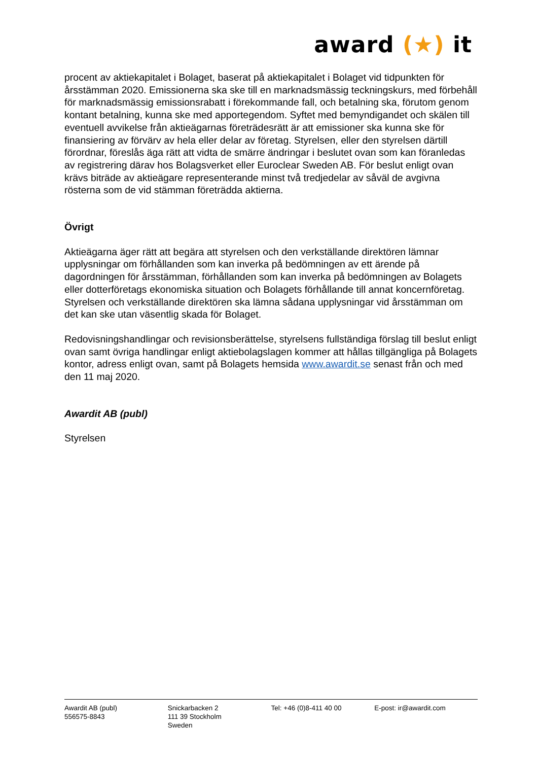award (★) it
procent av aktiekapitalet i Bolaget, baserat på aktiekapitalet i Bolaget vid tidpunkten för årsstämman 2020. Emissionerna ska ske till en marknadsmässig teckningskurs, med förbehåll för marknadsmässig emissionsrabatt i förekommande fall, och betalning ska, förutom genom kontant betalning, kunna ske med apportegendom. Syftet med bemyndigandet och skälen till eventuell avvikelse från aktieägarnas företrädesrätt är att emissioner ska kunna ske för finansiering av förvärv av hela eller delar av företag. Styrelsen, eller den styrelsen därtill förordnar, föreslås äga rätt att vidta de smärre ändringar i beslutet ovan som kan föranledas av registrering därav hos Bolagsverket eller Euroclear Sweden AB. För beslut enligt ovan krävs biträde av aktieägare representerande minst två tredjedelar av såväl de avgivna rösterna som de vid stämman företrädda aktierna.
Övrigt
Aktieägarna äger rätt att begära att styrelsen och den verkställande direktören lämnar upplysningar om förhållanden som kan inverka på bedömningen av ett ärende på dagordningen för årsstämman, förhållanden som kan inverka på bedömningen av Bolagets eller dotterföretags ekonomiska situation och Bolagets förhållande till annat koncernföretag. Styrelsen och verkställande direktören ska lämna sådana upplysningar vid årsstämman om det kan ske utan väsentlig skada för Bolaget.
Redovisningshandlingar och revisionsberättelse, styrelsens fullständiga förslag till beslut enligt ovan samt övriga handlingar enligt aktiebolagslagen kommer att hållas tillgängliga på Bolagets kontor, adress enligt ovan, samt på Bolagets hemsida www.awardit.se senast från och med den 11 maj 2020.
Awardit AB (publ)
Styrelsen
Awardit AB (publ)
556575-8843
Snickarbacken 2
111 39 Stockholm
Sweden
Tel: +46 (0)8-411 40 00 E-post: ir@awardit.com